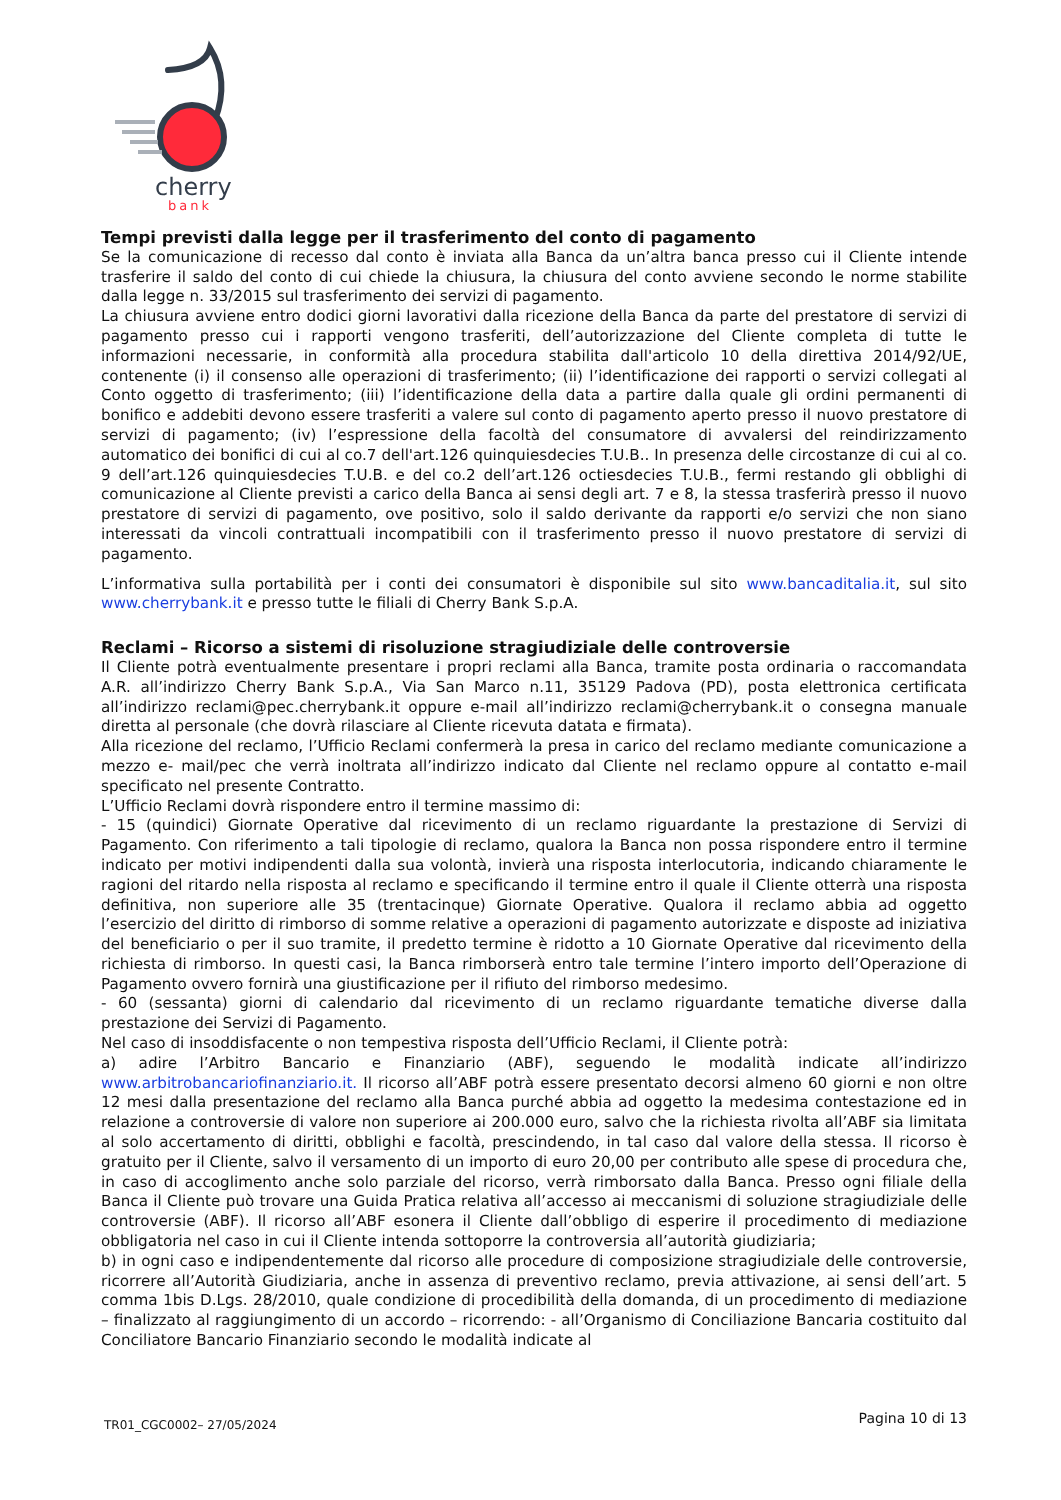cherry
bank
Tempi previsti dalla legge per il trasferimento del conto di pagamento
Se la comunicazione di recesso dal conto è inviata alla Banca da un’altra banca presso cui il Cliente intende trasferire il saldo del conto di cui chiede la chiusura, la chiusura del conto avviene secondo le norme stabilite dalla legge n. 33/2015 sul trasferimento dei servizi di pagamento.
La chiusura avviene entro dodici giorni lavorativi dalla ricezione della Banca da parte del prestatore di servizi di pagamento presso cui i rapporti vengono trasferiti, dell’autorizzazione del Cliente completa di tutte le informazioni necessarie, in conformità alla procedura stabilita dall'articolo 10 della direttiva 2014/92/UE, contenente (i) il consenso alle operazioni di trasferimento; (ii) l’identificazione dei rapporti o servizi collegati al Conto oggetto di trasferimento; (iii) l’identificazione della data a partire dalla quale gli ordini permanenti di bonifico e addebiti devono essere trasferiti a valere sul conto di pagamento aperto presso il nuovo prestatore di servizi di pagamento; (iv) l’espressione della facoltà del consumatore di avvalersi del reindirizzamento automatico dei bonifici di cui al co.7 dell'art.126 quinquiesdecies T.U.B.. In presenza delle circostanze di cui al co. 9 dell’art.126 quinquiesdecies T.U.B. e del co.2 dell’art.126 octiesdecies T.U.B., fermi restando gli obblighi di comunicazione al Cliente previsti a carico della Banca ai sensi degli art. 7 e 8, la stessa trasferirà presso il nuovo prestatore di servizi di pagamento, ove positivo, solo il saldo derivante da rapporti e/o servizi che non siano interessati da vincoli contrattuali incompatibili con il trasferimento presso il nuovo prestatore di servizi di pagamento.
L’informativa sulla portabilità per i conti dei consumatori è disponibile sul sito www.bancaditalia.it, sul sito www.cherrybank.it e presso tutte le filiali di Cherry Bank S.p.A.
Reclami – Ricorso a sistemi di risoluzione stragiudiziale delle controversie
Il Cliente potrà eventualmente presentare i propri reclami alla Banca, tramite posta ordinaria o raccomandata A.R. all’indirizzo Cherry Bank S.p.A., Via San Marco n.11, 35129 Padova (PD), posta elettronica certificata all’indirizzo reclami@pec.cherrybank.it oppure e-mail all’indirizzo reclami@cherrybank.it o consegna manuale diretta al personale (che dovrà rilasciare al Cliente ricevuta datata e firmata).
Alla ricezione del reclamo, l’Ufficio Reclami confermerà la presa in carico del reclamo mediante comunicazione a mezzo e- mail/pec che verrà inoltrata all’indirizzo indicato dal Cliente nel reclamo oppure al contatto e-mail specificato nel presente Contratto.
L’Ufficio Reclami dovrà rispondere entro il termine massimo di:
- 15 (quindici) Giornate Operative dal ricevimento di un reclamo riguardante la prestazione di Servizi di Pagamento. Con riferimento a tali tipologie di reclamo, qualora la Banca non possa rispondere entro il termine indicato per motivi indipendenti dalla sua volontà, invierà una risposta interlocutoria, indicando chiaramente le ragioni del ritardo nella risposta al reclamo e specificando il termine entro il quale il Cliente otterrà una risposta definitiva, non superiore alle 35 (trentacinque) Giornate Operative. Qualora il reclamo abbia ad oggetto l’esercizio del diritto di rimborso di somme relative a operazioni di pagamento autorizzate e disposte ad iniziativa del beneficiario o per il suo tramite, il predetto termine è ridotto a 10 Giornate Operative dal ricevimento della richiesta di rimborso. In questi casi, la Banca rimborserà entro tale termine l’intero importo dell’Operazione di Pagamento ovvero fornirà una giustificazione per il rifiuto del rimborso medesimo.
- 60 (sessanta) giorni di calendario dal ricevimento di un reclamo riguardante tematiche diverse dalla prestazione dei Servizi di Pagamento.
Nel caso di insoddisfacente o non tempestiva risposta dell’Ufficio Reclami, il Cliente potrà:
a) adire l’Arbitro Bancario e Finanziario (ABF), seguendo le modalità indicate all’indirizzo www.arbitrobancariofinanziario.it. Il ricorso all’ABF potrà essere presentato decorsi almeno 60 giorni e non oltre 12 mesi dalla presentazione del reclamo alla Banca purché abbia ad oggetto la medesima contestazione ed in relazione a controversie di valore non superiore ai 200.000 euro, salvo che la richiesta rivolta all’ABF sia limitata al solo accertamento di diritti, obblighi e facoltà, prescindendo, in tal caso dal valore della stessa. Il ricorso è gratuito per il Cliente, salvo il versamento di un importo di euro 20,00 per contributo alle spese di procedura che, in caso di accoglimento anche solo parziale del ricorso, verrà rimborsato dalla Banca. Presso ogni filiale della Banca il Cliente può trovare una Guida Pratica relativa all’accesso ai meccanismi di soluzione stragiudiziale delle controversie (ABF). Il ricorso all’ABF esonera il Cliente dall’obbligo di esperire il procedimento di mediazione obbligatoria nel caso in cui il Cliente intenda sottoporre la controversia all’autorità giudiziaria;
b) in ogni caso e indipendentemente dal ricorso alle procedure di composizione stragiudiziale delle controversie, ricorrere all’Autorità Giudiziaria, anche in assenza di preventivo reclamo, previa attivazione, ai sensi dell’art. 5 comma 1bis D.Lgs. 28/2010, quale condizione di procedibilità della domanda, di un procedimento di mediazione – finalizzato al raggiungimento di un accordo – ricorrendo: - all’Organismo di Conciliazione Bancaria costituito dal Conciliatore Bancario Finanziario secondo le modalità indicate al
TR01_CGC0002– 27/05/2024 Pagina 10 di 13